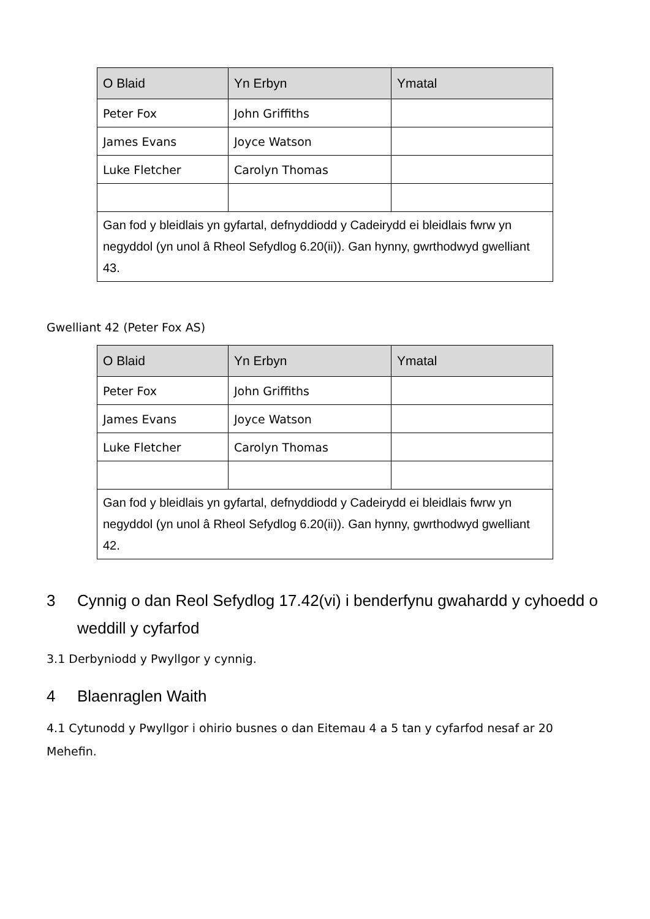| O Blaid | Yn Erbyn | Ymatal |
| --- | --- | --- |
| Peter Fox | John Griffiths | |
| James Evans | Joyce Watson | |
| Luke Fletcher | Carolyn Thomas | |
| Gan fod y bleidlais yn gyfartal, defnyddiodd y Cadeirydd ei bleidlais fwrw yn negyddol (yn unol â Rheol Sefydlog 6.20(ii)). Gan hynny, gwrthodwyd gwelliant 43. | | |
Gwelliant 42 (Peter Fox AS)
| O Blaid | Yn Erbyn | Ymatal |
| --- | --- | --- |
| Peter Fox | John Griffiths | |
| James Evans | Joyce Watson | |
| Luke Fletcher | Carolyn Thomas | |
| Gan fod y bleidlais yn gyfartal, defnyddiodd y Cadeirydd ei bleidlais fwrw yn negyddol (yn unol â Rheol Sefydlog 6.20(ii)). Gan hynny, gwrthodwyd gwelliant 42. | | |
3 Cynnig o dan Reol Sefydlog 17.42(vi) i benderfynu gwahardd y cyhoedd o weddill y cyfarfod
3.1 Derbyniodd y Pwyllgor y cynnig.
4 Blaenraglen Waith
4.1 Cytunodd y Pwyllgor i ohirio busnes o dan Eitemau 4 a 5 tan y cyfarfod nesaf ar 20 Mehefin.